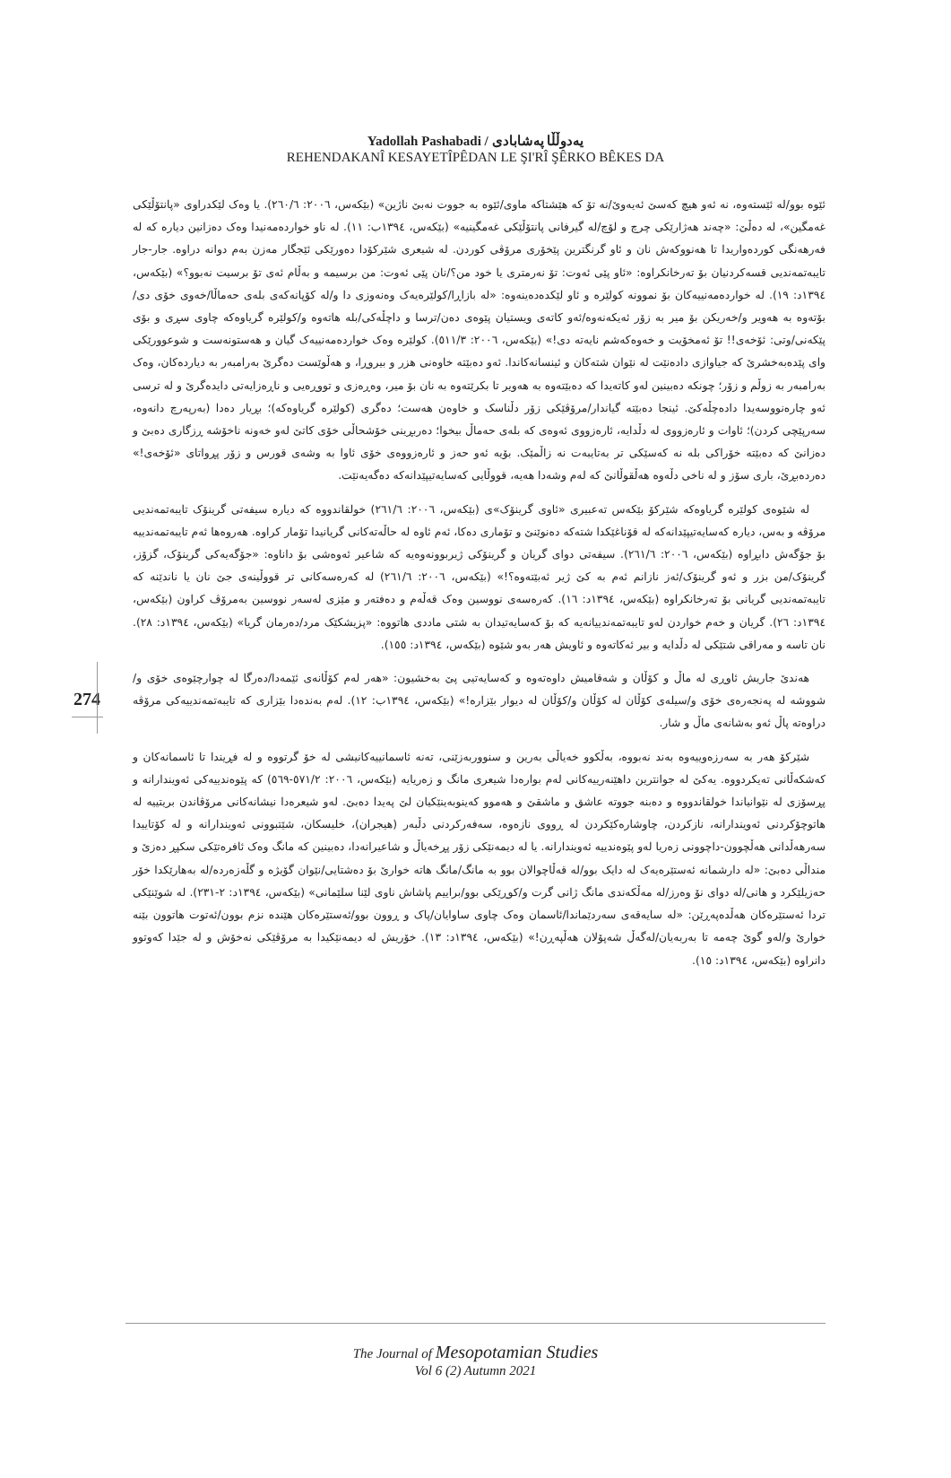Yadollah Pashabadi / یەدوڵڵا پەشابادی
REHENDAKANÎ KESAYETÎPÊDAN LE ŞI'RÎ ŞÊRKO BÊKES DA
274
ئێوە بوو/لە ئێستەوە، نە ئەو هیچ کەسێ ئەیەوێ/نە تۆ کە هێشتاکە ماوی/ئێوە بە جووت نەبێ ناژین» (بێکەس، ٢٠٠٦: ٢٦٠/٦). یا وەک لێکدراوی «پانتۆڵێکی غەمگین»، لە دەڵێ: «چەند هەژارێکی چرچ و لۆچ/لە گیرفانی پانتۆڵێکی غەمگینیە» (بێکەس، ١٣٩٤ب: ١١). لە ناو خواردەمەنیدا وەک دەزانین دیارە کە لە فەرهەنگی کوردەواریدا تا هەنووکەش نان و ئاو گرنگترین پێخۆری مرۆڤی کوردن. لە شیعری شێرکۆدا دەورێکی ئێجگار مەزن بەم دوانە دراوە. جار-جار تایبەتمەندیی قسەکردنیان بۆ تەرخانکراوە: «ئاو پێی ئەوت: تۆ نەرمتری یا خود من؟/نان پێی ئەوت: من برسیمە و بەڵام ئەی تۆ برسیت نەبوو؟» (بێکەس، ١٣٩٤د: ١٩). لە خواردەمەنییەکان بۆ نموونە کولێرە و ئاو لێکدەدەینەوە: «لە بازاڕا/کولێرەیەک وەنەوزی دا و/لە کۆپانەکەی بلەی حەماڵا/خەوی خۆی دی/بۆتەوە بە هەویر و/خەریکن بۆ میر بە زۆر ئەیکەنەوە/ئەو کاتەی ویستیان پێوەی دەن/ترسا و داچڵەکی/بلە هاتەوە و/کولێرە گریاوەکە چاوی سڕی و بۆی پێکەنی/وتی: ئۆخەی!! تۆ ئەمخۆیت و خەوەکەشم نایەتە دی!» (بێکەس، ٢٠٠٦: ٥١١/٣). کولێرە وەک خواردەمەنییەک گیان و هەستونەست و شوعوورێکی وای پێدەبەخشرێ کە جیاوازی دادەنێت لە نێوان شتەکان و ئینسانەکاندا. ئەو دەبێتە خاوەنی هزر و بیروڕا، و هەڵوێست دەگرێ بەرامبەر بە دیاردەکان، وەک بەرامبەر بە زوڵم و زۆر؛ چونکە دەبینین لەو کاتەیدا کە دەبێتەوە بە هەویر تا بکرێتەوە بە نان بۆ میر، وەڕەزی و تووڕەیی و ناڕەزایەتی دایدەگرێ و لە ترسی ئەو چارەنووسەیدا دادەچڵەکێ. ئینجا دەبێتە گیاندار/مرۆڤێکی زۆر دڵناسک و خاوەن هەست؛ دەگری (کولێرە گریاوەکە)؛ بڕیار دەدا (بەرپەرچ دانەوە، سەرپێچی کردن)؛ ئاوات و ئارەزووی لە دڵدایە، ئارەزووی ئەوەی کە بلەی حەماڵ بیخوا؛ دەربڕینی خۆشحاڵی خۆی کاتێ لەو خەونە ناخۆشە ڕزگاری دەبێ و دەزانێ کە دەبێتە خۆراکی بلە نە کەسێکی تر بەتایبەت نە زاڵمێک. بۆیە ئەو حەز و ئارەزووەی خۆی ئاوا بە وشەی قورس و زۆر پڕواتای «ئۆخەی!» دەردەبڕێ، باری سۆز و لە ناخی دڵەوە هەڵقوڵانێ کە لەم وشەدا هەیە، قووڵایی کەسایەتیپێدانەکە دەگەیەنێت.
لە شێوەی کولێرە گریاوەکە شێرکۆ بێکەس تەعبیری «ئاوی گرینۆک»ی (بێکەس، ٢٠٠٦: ٢٦١/٦) خولقاندووە کە دیارە سیفەتی گرینۆک تایبەتمەندیی مرۆڤە و بەس، دیارە کەسایەتیپێدانەکە لە قۆناغێکدا شتەکە دەنوێنێ و تۆماری دەکا، ئەم ئاوە لە حاڵەتەکانی گریانیدا تۆمار کراوە. هەروەها ئەم تایبەتمەندییە بۆ جۆگەش دابڕاوە (بێکەس، ٢٠٠٦: ٢٦١/٦). سیفەتی دوای گریان و گرینۆکی ژیربوونەوەیە کە شاعیر ئەوەشی بۆ داناوە: «جۆگەیەکی گرینۆک، گزۆز، گرینۆک/من بزر و ئەو گرینۆک/ئەز نازانم ئەم بە کێ ژیر ئەبێتەوە؟!» (بێکەس، ٢٠٠٦: ٢٦١/٦) لە کەرەسەکانی تر قووڵینەی جێ نان یا ناندێنە کە تایبەتمەندیی گریانی بۆ تەرخانکراوە (بێکەس، ١٣٩٤د: ١٦). کەرەسەی نووسین وەک قەڵەم و دەفتەر و مێزی لەسەر نووسین بەمرۆڤ کراون (بێکەس، ١٣٩٤د: ٢٦). گریان و خەم خواردن لەو تایبەتمەندییانەیە کە بۆ کەسایەتیدان بە شتی ماددی هاتووە: «پزیشکێک مرد/دەرمان گریا» (بێکەس، ١٣٩٤د: ٢٨). نان تاسە و مەراقی شتێکی لە دڵدایە و بیر ئەکاتەوە و ئاویش هەر بەو شێوە (بێکەس، ١٣٩٤د: ١٥٥).
هەندێ جاریش ئاوڕی لە ماڵ و کۆڵان و شەقامیش داوەتەوە و کەسایەتیی پێ بەخشیون: «هەر لەم کۆڵانەی ئێمەدا/دەرگا لە چوارچێوەی خۆی و/شووشە لە پەنجەرەی خۆی و/سیلەی کۆڵان لە کۆڵان و/کۆڵان لە دیوار بێزارە!» (بێکەس، ١٣٩٤ب: ١٢). لەم بەندەدا بێزاری کە تایبەتمەندییەکی مرۆڤە دراوەتە پاڵ ئەو بەشانەی ماڵ و شار.
شێرکۆ هەر بە سەرزەوییەوە بەند نەبووە، بەڵکوو خەیاڵی بەرین و سنووربەزێنی، تەنە ئاسمانییەکانیشی لە خۆ گرتووە و لە فڕیندا تا ئاسمانەکان و کەشکەڵانی تەیکردووە. یەکێ لە جوانترین داهێنەرییەکانی لەم بوارەدا شیعری مانگ و زەریایە (بێکەس، ٢٠٠٦: ٥٧١/٢-٥٦٩) کە پێوەندییەکی ئەویندارانە و پڕسۆزی لە نێوانیاندا خولقاندووە و دەبنە جووتە عاشق و ماشقێ و هەموو کەینوبەینێکیان لێ پەیدا دەبێ. لەو شیعرەدا نیشانەکانی مرۆڤاندن بریتییە لە هاتوچۆکردنی ئەویندارانە، نازکردن، چاوشارەکێکردن لە ڕووی نازەوە، سەفەرکردنی دڵبەر (هیجران)، خلیسکان، شێتبوونی ئەویندارانە و لە کۆتاییدا سەرهەڵدانی هەڵچوون-داچوونی زەریا لەو پێوەندییە ئەویندارانە. یا لە دیمەنێکی زۆر پڕخەیاڵ و شاعیرانەدا، دەبینین کە مانگ وەک ئافرەتێکی سکپڕ دەزێ و منداڵی دەبێ: «لە دارشمانە ئەستێرەیەک لە دایک بوو/لە قەڵاچوالان بوو بە مانگ/مانگ هاتە خوارێ بۆ دەشتایی/نێوان گۆیژە و گڵەزەردە/لە بەهارێکدا خۆر حەزیلێکرد و هانی/لە دوای نۆ وەرز/لە مەڵکەندی مانگ ژانی گرت و/کوڕێکی بوو/براییم پاشاش ناوی لێنا سلێمانی» (بێکەس، ١٣٩٤د: ٢-٢٣١). لە شوێنێکی تردا ئەستێرەکان هەڵدەپەڕێن: «لە سایەقەی سەردێماندا/ئاسمان وەک چاوی ساوایان/پاک و ڕوون بوو/ئەستێرەکان هێندە نزم بوون/ئەتوت هاتوون بێنە خوارێ و/لەو گوێ چەمە تا بەربەیان/لەگەڵ شەپۆلان هەڵپەڕن!» (بێکەس، ١٣٩٤د: ١٣). خۆریش لە دیمەنێکیدا بە مرۆڤێکی نەخۆش و لە جێدا کەوتوو دانراوە (بێکەس، ١٣٩٤د: ١٥).
The Journal of Mesopotamian Studies
Vol 6 (2) Autumn 2021